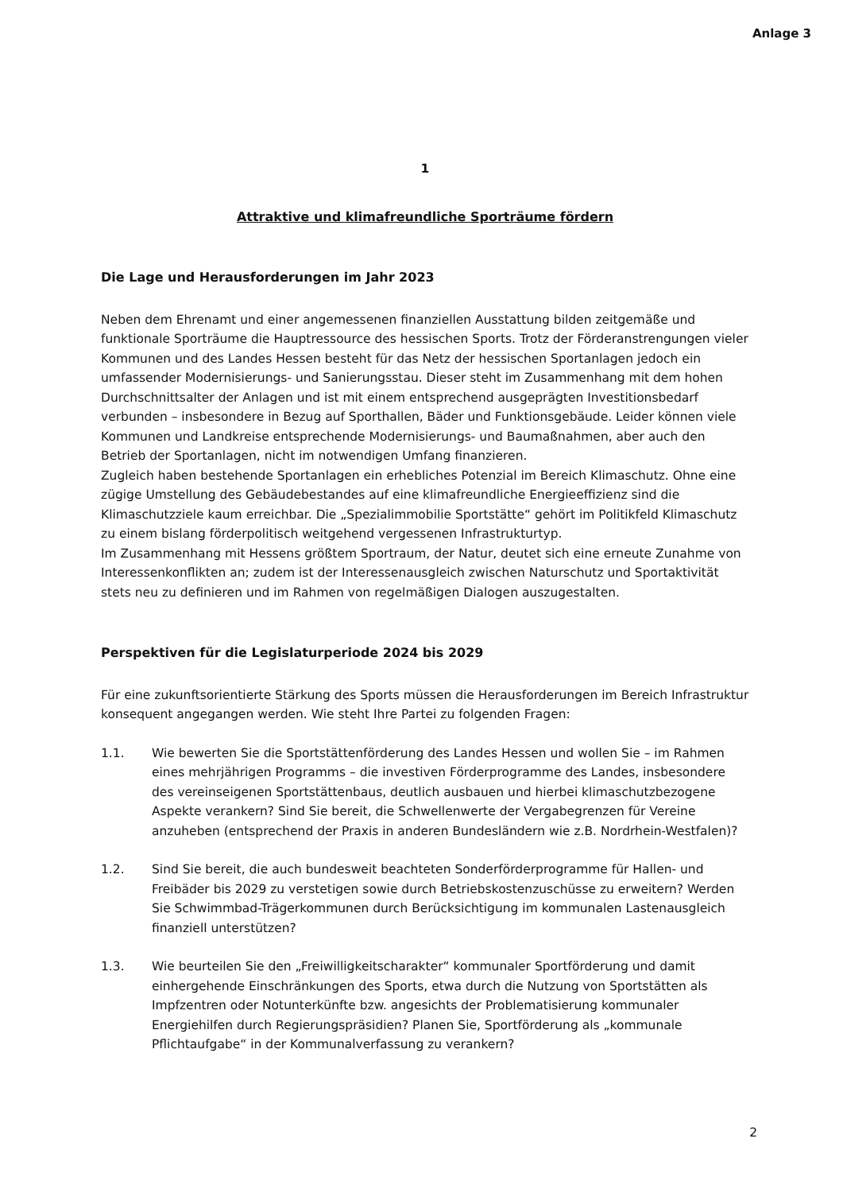Anlage 3
1
Attraktive und klimafreundliche Sporträume fördern
Die Lage und Herausforderungen im Jahr 2023
Neben dem Ehrenamt und einer angemessenen finanziellen Ausstattung bilden zeitgemäße und funktionale Sporträume die Hauptressource des hessischen Sports. Trotz der Förderanstrengungen vieler Kommunen und des Landes Hessen besteht für das Netz der hessischen Sportanlagen jedoch ein umfassender Modernisierungs- und Sanierungsstau. Dieser steht im Zusammenhang mit dem hohen Durchschnittsalter der Anlagen und ist mit einem entsprechend ausgeprägten Investitionsbedarf verbunden – insbesondere in Bezug auf Sporthallen, Bäder und Funktionsgebäude. Leider können viele Kommunen und Landkreise entsprechende Modernisierungs- und Baumaßnahmen, aber auch den Betrieb der Sportanlagen, nicht im notwendigen Umfang finanzieren.
Zugleich haben bestehende Sportanlagen ein erhebliches Potenzial im Bereich Klimaschutz. Ohne eine zügige Umstellung des Gebäudebestandes auf eine klimafreundliche Energieeffizienz sind die Klimaschutzziele kaum erreichbar. Die „Spezialimmobilie Sportstätte“ gehört im Politikfeld Klimaschutz zu einem bislang förderpolitisch weitgehend vergessenen Infrastrukturtyp.
Im Zusammenhang mit Hessens größtem Sportraum, der Natur, deutet sich eine erneute Zunahme von Interessenkonflikten an; zudem ist der Interessenausgleich zwischen Naturschutz und Sportaktivität stets neu zu definieren und im Rahmen von regelmäßigen Dialogen auszugestalten.
Perspektiven für die Legislaturperiode 2024 bis 2029
Für eine zukunftsorientierte Stärkung des Sports müssen die Herausforderungen im Bereich Infrastruktur konsequent angegangen werden. Wie steht Ihre Partei zu folgenden Fragen:
1.1. Wie bewerten Sie die Sportstättenförderung des Landes Hessen und wollen Sie – im Rahmen eines mehrjährigen Programms – die investiven Förderprogramme des Landes, insbesondere des vereinseigenen Sportstättenbaus, deutlich ausbauen und hierbei klimaschutzbezogene Aspekte verankern? Sind Sie bereit, die Schwellenwerte der Vergabegrenzen für Vereine anzuheben (entsprechend der Praxis in anderen Bundesländern wie z.B. Nordrhein-Westfalen)?
1.2. Sind Sie bereit, die auch bundesweit beachteten Sonderförderprogramme für Hallen- und Freibäder bis 2029 zu verstetigen sowie durch Betriebskostenzuschüsse zu erweitern? Werden Sie Schwimmbad-Trägerkommunen durch Berücksichtigung im kommunalen Lastenausgleich finanziell unterstützen?
1.3. Wie beurteilen Sie den „Freiwilligkeitscharakter“ kommunaler Sportförderung und damit einhergehende Einschränkungen des Sports, etwa durch die Nutzung von Sportstätten als Impfzentren oder Notunterkünfte bzw. angesichts der Problematisierung kommunaler Energiehilfen durch Regierungspräsidien? Planen Sie, Sportförderung als „kommunale Pflichtaufgabe“ in der Kommunalverfassung zu verankern?
2